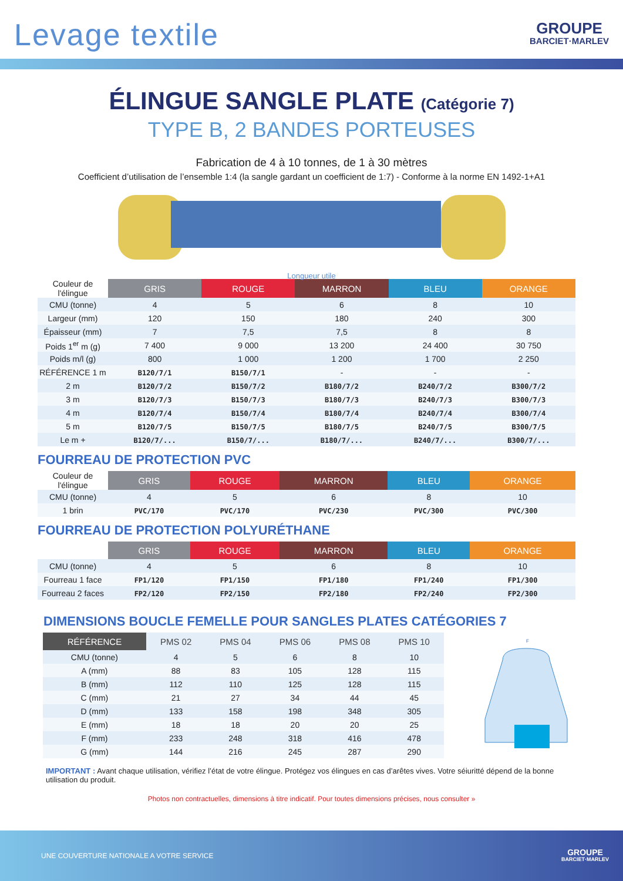Levage textile
GROUPE
BARCIET·MARLEV
ÉLINGUE SANGLE PLATE (Catégorie 7)
TYPE B, 2 BANDES PORTEUSES
Fabrication de 4 à 10 tonnes, de 1 à 30 mètres
Coefficient d’utilisation de l’ensemble 1:4 (la sangle gardant un coefficient de 1:7) - Conforme à la norme EN 1492-1+A1
Longueur utile
| Couleur de l'élingue | GRIS | ROUGE | MARRON | BLEU | ORANGE |
| CMU (tonne) | 4 | 5 | 6 | 8 | 10 |
| Largeur (mm) | 120 | 150 | 180 | 240 | 300 |
| Épaisseur (mm) | 7 | 7,5 | 7,5 | 8 | 8 |
| Poids 1<sup>er</sup> m (g) | 7 400 | 9 000 | 13 200 | 24 400 | 30 750 |
| Poids m/l (g) | 800 | 1 000 | 1 200 | 1 700 | 2 250 |
| RÉFÉRENCE 1 m | B120/7/1 | B150/7/1 | - | - | - |
| 2 m | B120/7/2 | B150/7/2 | B180/7/2 | B240/7/2 | B300/7/2 |
| 3 m | B120/7/3 | B150/7/3 | B180/7/3 | B240/7/3 | B300/7/3 |
| 4 m | B120/7/4 | B150/7/4 | B180/7/4 | B240/7/4 | B300/7/4 |
| 5 m | B120/7/5 | B150/7/5 | B180/7/5 | B240/7/5 | B300/7/5 |
| Le m + | B120/7/... | B150/7/... | B180/7/... | B240/7/... | B300/7/... |
FOURREAU DE PROTECTION PVC
| Couleur de l'élingue | GRIS | ROUGE | MARRON | BLEU | ORANGE |
| CMU (tonne) | 4 | 5 | 6 | 8 | 10 |
| 1 brin | PVC/170 | PVC/170 | PVC/230 | PVC/300 | PVC/300 |
FOURREAU DE PROTECTION POLYURÉTHANE
| | GRIS | ROUGE | MARRON | BLEU | ORANGE |
| CMU (tonne) | 4 | 5 | 6 | 8 | 10 |
| Fourreau 1 face | FP1/120 | FP1/150 | FP1/180 | FP1/240 | FP1/300 |
| Fourreau 2 faces | FP2/120 | FP2/150 | FP2/180 | FP2/240 | FP2/300 |
DIMENSIONS BOUCLE FEMELLE POUR SANGLES PLATES CATÉGORIES 7
| RÉFÉRENCE | PMS 02 | PMS 04 | PMS 06 | PMS 08 | PMS 10 |
| --- | --- | --- | --- | --- | --- |
| CMU (tonne) | 4 | 5 | 6 | 8 | 10 |
| A (mm) | 88 | 83 | 105 | 128 | 115 |
| B (mm) | 112 | 110 | 125 | 128 | 115 |
| C (mm) | 21 | 27 | 34 | 44 | 45 |
| D (mm) | 133 | 158 | 198 | 348 | 305 |
| E (mm) | 18 | 18 | 20 | 20 | 25 |
| F (mm) | 233 | 248 | 318 | 416 | 478 |
| G (mm) | 144 | 216 | 245 | 287 | 290 |
F
IMPORTANT : Avant chaque utilisation, vérifiez l’état de votre élingue. Protégez vos élingues en cas d’arêtes vives. Votre séiuritté dépend de la bonne utilisation du produit.
Photos non contractuelles, dimensions à titre indicatif. Pour toutes dimensions précises, nous consulter »
UNE COUVERTURE NATIONALE A VOTRE SERVICE
GROUPE
BARCIET·MARLEV